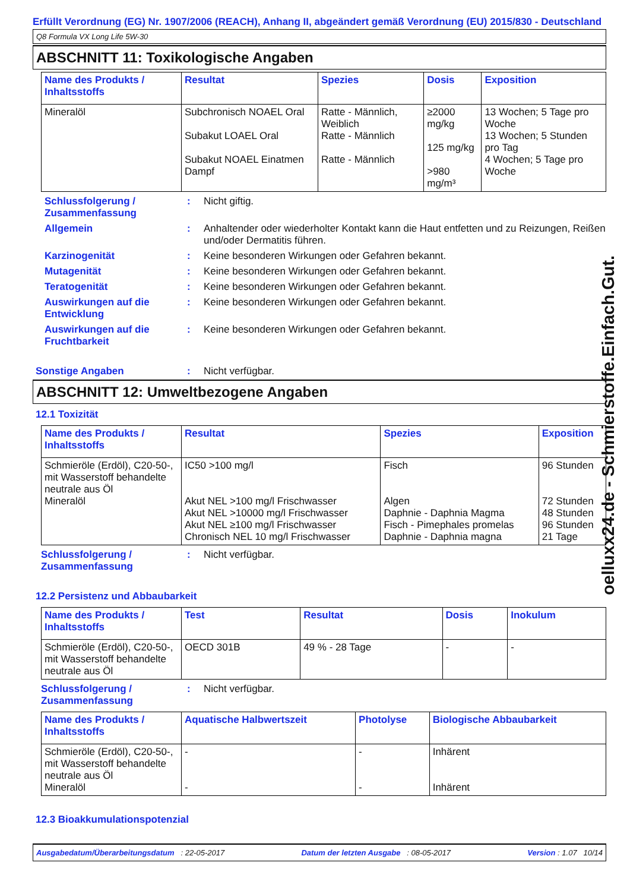Erfüllt Verordnung (EG) Nr. 1907/2006 (REACH), Anhang II, abgeändert gemäß Verordnung (EU) 2015/830 - Deutschland
Q8 Formula VX Long Life 5W-30
ABSCHNITT 11: Toxikologische Angaben
| Name des Produkts / Inhaltsstoffs | Resultat | Spezies | Dosis | Exposition |
| --- | --- | --- | --- | --- |
| Mineralöl | Subchronisch NOAEL Oral Subakut LOAEL Oral Subakut NOAEL Einatmen Dampf | Ratte - Männlich, Weiblich Ratte - Männlich Ratte - Männlich | ≥2000 mg/kg 125 mg/kg >980 mg/m³ | 13 Wochen; 5 Tage pro Woche 13 Wochen; 5 Stunden pro Tag 4 Wochen; 5 Tage pro Woche |
Schlussfolgerung / Zusammenfassung
: Nicht giftig.
Allgemein : Anhaltender oder wiederholter Kontakt kann die Haut entfetten und zu Reizungen, Reißen und/oder Dermatitis führen.
Karzinogenität : Keine besonderen Wirkungen oder Gefahren bekannt.
Mutagenität : Keine besonderen Wirkungen oder Gefahren bekannt.
Teratogenität : Keine besonderen Wirkungen oder Gefahren bekannt.
Auswirkungen auf die Entwicklung
: Keine besonderen Wirkungen oder Gefahren bekannt.
Auswirkungen auf die Fruchtbarkeit
: Keine besonderen Wirkungen oder Gefahren bekannt.
Sonstige Angaben : Nicht verfügbar.
ABSCHNITT 12: Umweltbezogene Angaben
12.1 Toxizität
| Name des Produkts / Inhaltsstoffs | Resultat | Spezies | Exposition |
| --- | --- | --- | --- |
| Schmieröle (Erdöl), C20-50-, mit Wasserstoff behandelte neutrale aus Öl Mineralöl | IC50 >100 mg/l Akut NEL >100 mg/l Frischwasser Akut NEL >10000 mg/l Frischwasser Akut NEL ≥100 mg/l Frischwasser Chronisch NEL 10 mg/l Frischwasser | Fisch Algen Daphnie - Daphnia Magma Fisch - Pimephales promelas Daphnie - Daphnia magna | 96 Stunden 72 Stunden 48 Stunden 96 Stunden 21 Tage |
Schlussfolgerung / Zusammenfassung
: Nicht verfügbar.
12.2 Persistenz und Abbaubarkeit
| Name des Produkts / Inhaltsstoffs | Test | Resultat | Dosis | Inokulum |
| --- | --- | --- | --- | --- |
| Schmieröle (Erdöl), C20-50-, mit Wasserstoff behandelte neutrale aus Öl | OECD 301B | 49 % - 28 Tage | - | - |
Schlussfolgerung / Zusammenfassung
: Nicht verfügbar.
| Name des Produkts / Inhaltsstoffs | Aquatische Halbwertszeit | Photolyse | Biologische Abbaubarkeit |
| --- | --- | --- | --- |
| Schmieröle (Erdöl), C20-50-, mit Wasserstoff behandelte neutrale aus Öl Mineralöl | - - | - - | Inhärent Inhärent |
12.3 Bioakkumulationspotenzial
Ausgabedatum/Überarbeitungsdatum : 22-05-2017 Datum der letzten Ausgabe : 08-05-2017 Version : 1.07 10/14
oelluxx24.de - Schmierstoffe.Einfach.Gut.